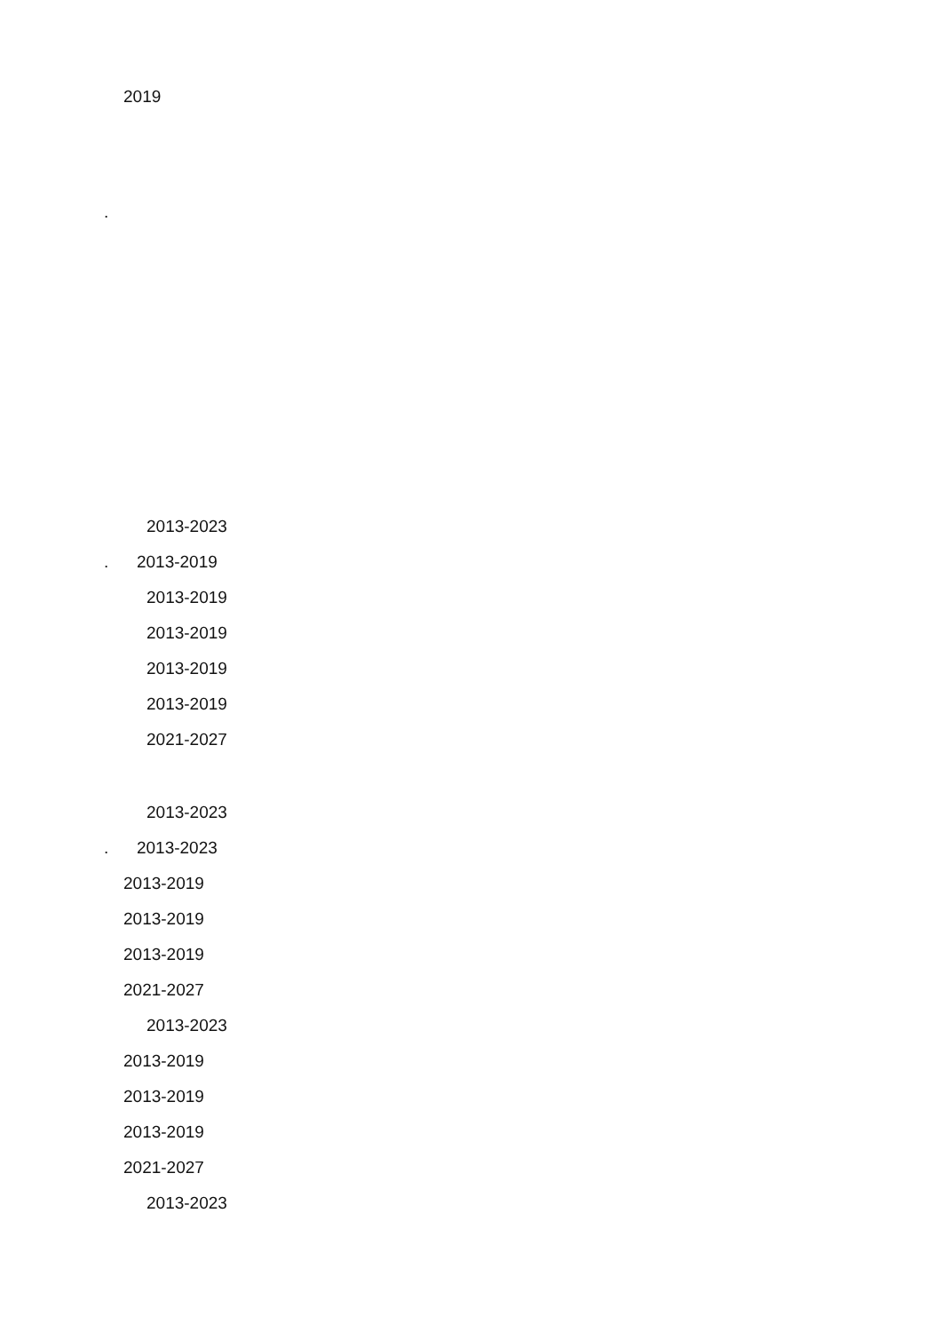2019
.
2013-2023
. 2013-2019
2013-2019
2013-2019
2013-2019
2013-2019
2021-2027
2013-2023
. 2013-2023
2013-2019
2013-2019
2013-2019
2021-2027
2013-2023
2013-2019
2013-2019
2013-2019
2021-2027
2013-2023